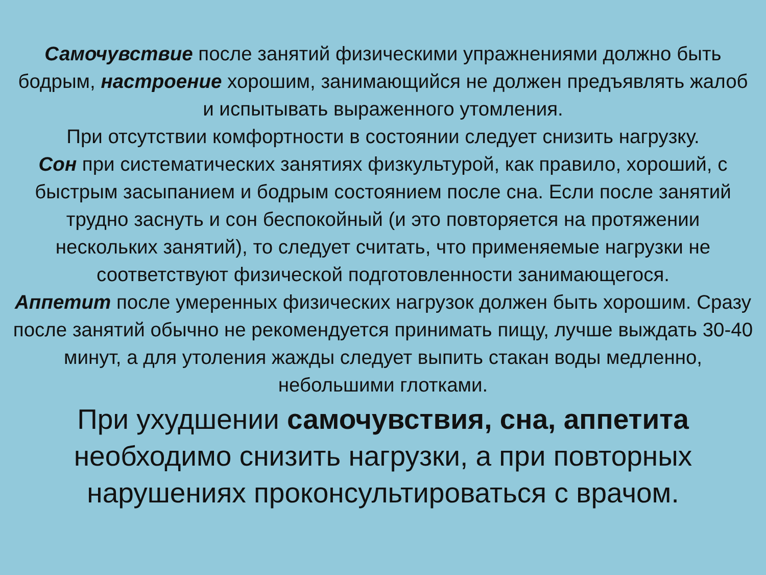Самочувствие после занятий физическими упражнениями должно быть бодрым, настроение хорошим, занимающийся не должен предъявлять жалоб и испытывать выраженного утомления.
При отсутствии комфортности в состоянии следует снизить нагрузку.
Сон при систематических занятиях физкультурой, как правило, хороший, с быстрым засыпанием и бодрым состоянием после сна. Если после занятий трудно заснуть и сон беспокойный (и это повторяется на протяжении нескольких занятий), то следует считать, что применяемые нагрузки не соответствуют физической подготовленности занимающегося.
Аппетит после умеренных физических нагрузок должен быть хорошим. Сразу после занятий обычно не рекомендуется принимать пищу, лучше выждать 30-40 минут, а для утоления жажды следует выпить стакан воды медленно, небольшими глотками.
При ухудшении самочувствия, сна, аппетита необходимо снизить нагрузки, а при повторных нарушениях проконсультироваться с врачом.